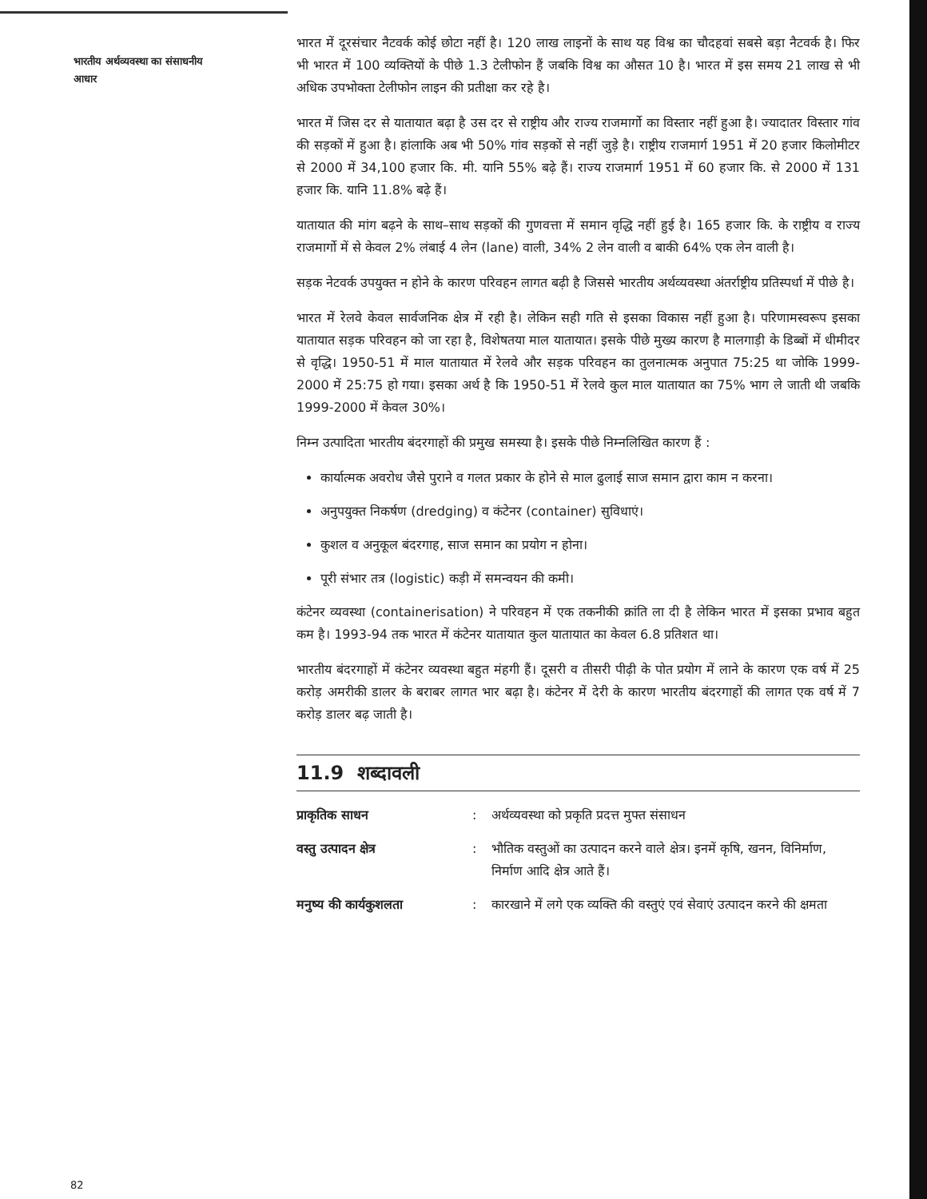भारतीय अर्थव्यवस्था का संसाधनीय आधार
भारत में दूरसंचार नैटवर्क कोई छोटा नहीं है। 120 लाख लाइनों के साथ यह विश्व का चौदहवां सबसे बड़ा नैटवर्क है। फिर भी भारत में 100 व्यक्तियों के पीछे 1.3 टेलीफोन हैं जबकि विश्व का औसत 10 है। भारत में इस समय 21 लाख से भी अधिक उपभोक्ता टेलीफोन लाइन की प्रतीक्षा कर रहे है।
भारत में जिस दर से यातायात बढ़ा है उस दर से राष्ट्रीय और राज्य राजमार्गो का विस्तार नहीं हुआ है। ज्यादातर विस्तार गांव की सड़कों में हुआ है। हांलाकि अब भी 50% गांव सड़कों से नहीं जुड़े है। राष्ट्रीय राजमार्ग 1951 में 20 हजार किलोमीटर से 2000 में 34,100 हजार कि. मी. यानि 55% बढ़े हैं। राज्य राजमार्ग 1951 में 60 हजार कि. से 2000 में 131 हजार कि. यानि 11.8% बढ़े हैं।
यातायात की मांग बढ़ने के साथ–साथ सड़कों की गुणवत्ता में समान वृद्धि नहीं हुई है। 165 हजार कि. के राष्ट्रीय व राज्य राजमार्गो में से केवल 2% लंबाई 4 लेन (lane) वाली, 34% 2 लेन वाली व बाकी 64% एक लेन वाली है।
सड़क नेटवर्क उपयुक्त न होने के कारण परिवहन लागत बढ़ी है जिससे भारतीय अर्थव्यवस्था अंतर्राष्ट्रीय प्रतिस्पर्धा में पीछे है।
भारत में रेलवे केवल सार्वजनिक क्षेत्र में रही है। लेकिन सही गति से इसका विकास नहीं हुआ है। परिणामस्वरूप इसका यातायात सड़क परिवहन को जा रहा है, विशेषतया माल यातायात। इसके पीछे मुख्य कारण है मालगाड़ी के डिब्बों में धीमीदर से वृद्धि। 1950-51 में माल यातायात में रेलवे और सड़क परिवहन का तुलनात्मक अनुपात 75:25 था जोकि 1999-2000 में 25:75 हो गया। इसका अर्थ है कि 1950-51 में रेलवे कुल माल यातायात का 75% भाग ले जाती थी जबकि 1999-2000 में केवल 30%।
निम्न उत्पादिता भारतीय बंदरगाहों की प्रमुख समस्या है। इसके पीछे निम्नलिखित कारण हैं :
कार्यात्मक अवरोध जैसे पुराने व गलत प्रकार के होने से माल ढुलाई साज समान द्वारा काम न करना।
अनुपयुक्त निकर्षण (dredging) व कंटेनर (container) सुविधाएं।
कुशल व अनुकूल बंदरगाह, साज समान का प्रयोग न होना।
पूरी संभार तत्र (logistic) कड़ी में समन्वयन की कमी।
कंटेनर व्यवस्था (containerisation) ने परिवहन में एक तकनीकी क्रांति ला दी है लेकिन भारत में इसका प्रभाव बहुत कम है। 1993-94 तक भारत में कंटेनर यातायात कुल यातायात का केवल 6.8 प्रतिशत था।
भारतीय बंदरगाहों में कंटेनर व्यवस्था बहुत मंहगी हैं। दूसरी व तीसरी पीढ़ी के पोत प्रयोग में लाने के कारण एक वर्ष में 25 करोड़ अमरीकी डालर के बराबर लागत भार बढ़ा है। कंटेनर में देरी के कारण भारतीय बंदरगाहों की लागत एक वर्ष में 7 करोड़ डालर बढ़ जाती है।
11.9 शब्दावली
प्राकृतिक साधन: अर्थव्यवस्था को प्रकृति प्रदत्त मुफ्त संसाधन वस्तु उत्पादन क्षेत्र: भौतिक वस्तुओं का उत्पादन करने वाले क्षेत्र। इनमें कृषि, खनन, विनिर्माण, निर्माण आदि क्षेत्र आते हैं। मनुष्य की कार्यकुशलता: कारखाने में लगे एक व्यक्ति की वस्तुएं एवं सेवाएं उत्पादन करने की क्षमता
82